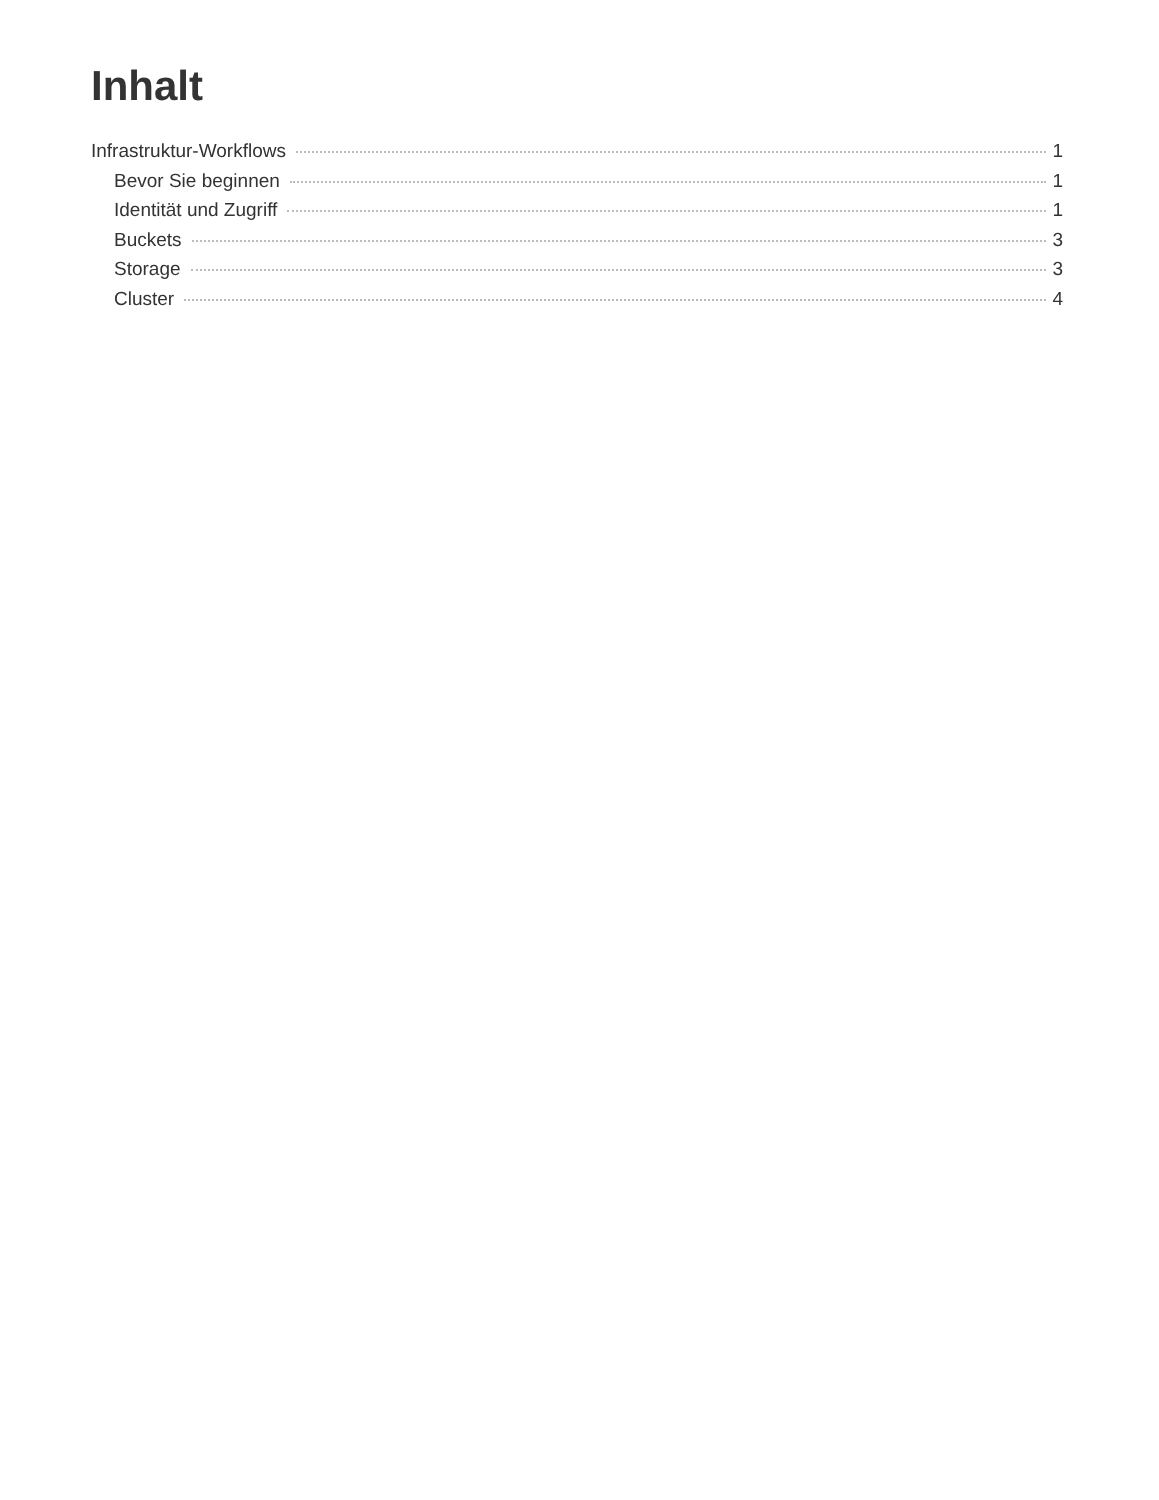Inhalt
Infrastruktur-Workflows 1
Bevor Sie beginnen 1
Identität und Zugriff 1
Buckets 3
Storage 3
Cluster 4